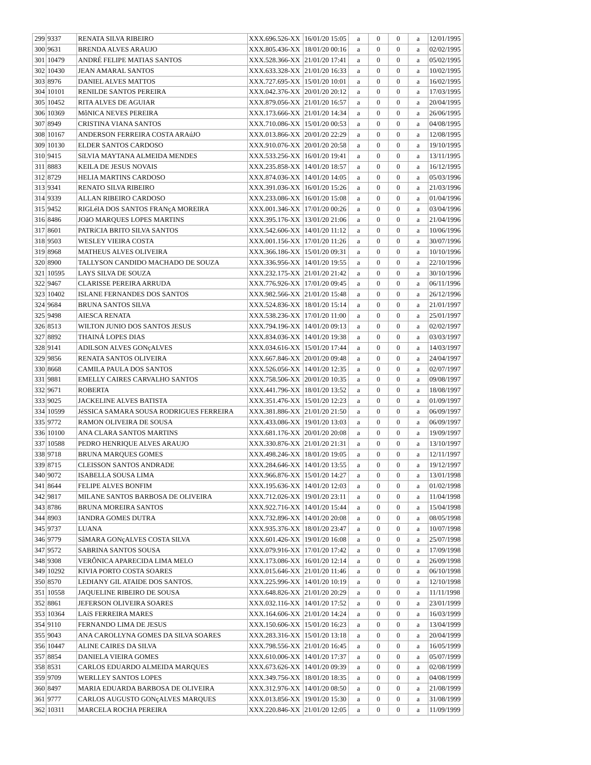| 299 | 9337 | RENATA SILVA RIBEIRO | XXX.696.526-XX | 16/01/20 15:05 | a | 0 | 0 | a | 12/01/1995 |
| 300 | 9631 | BRENDA ALVES ARAUJO | XXX.805.436-XX | 18/01/20 00:16 | a | 0 | 0 | a | 02/02/1995 |
| 301 | 10479 | ANDRÉ FELIPE MATIAS SANTOS | XXX.528.366-XX | 21/01/20 17:41 | a | 0 | 0 | a | 05/02/1995 |
| 302 | 10430 | JEAN AMARAL SANTOS | XXX.633.328-XX | 21/01/20 16:33 | a | 0 | 0 | a | 10/02/1995 |
| 303 | 8976 | DANIEL ALVES MATTOS | XXX.727.695-XX | 15/01/20 10:01 | a | 0 | 0 | a | 16/02/1995 |
| 304 | 10101 | RENILDE SANTOS PEREIRA | XXX.042.376-XX | 20/01/20 20:12 | a | 0 | 0 | a | 17/03/1995 |
| 305 | 10452 | RITA ALVES DE AGUIAR | XXX.879.056-XX | 21/01/20 16:57 | a | 0 | 0 | a | 20/04/1995 |
| 306 | 10369 | MôNICA NEVES PEREIRA | XXX.173.666-XX | 21/01/20 14:34 | a | 0 | 0 | a | 26/06/1995 |
| 307 | 8949 | CRISTINA VIANA SANTOS | XXX.710.086-XX | 15/01/20 00:53 | a | 0 | 0 | a | 04/08/1995 |
| 308 | 10167 | ANDERSON FERREIRA COSTA ARAúJO | XXX.013.866-XX | 20/01/20 22:29 | a | 0 | 0 | a | 12/08/1995 |
| 309 | 10130 | ELDER SANTOS CARDOSO | XXX.910.076-XX | 20/01/20 20:58 | a | 0 | 0 | a | 19/10/1995 |
| 310 | 9415 | SíLVIA MAYTANA ALMEIDA MENDES | XXX.533.256-XX | 16/01/20 19:41 | a | 0 | 0 | a | 13/11/1995 |
| 311 | 8883 | KEILA DE JESUS NOVAIS | XXX.235.858-XX | 14/01/20 18:57 | a | 0 | 0 | a | 16/12/1995 |
| 312 | 8729 | HELIA MARTINS CARDOSO | XXX.874.036-XX | 14/01/20 14:05 | a | 0 | 0 | a | 05/03/1996 |
| 313 | 9341 | RENATO SILVA RIBEIRO | XXX.391.036-XX | 16/01/20 15:26 | a | 0 | 0 | a | 21/03/1996 |
| 314 | 9339 | ALLAN RIBEIRO CARDOSO | XXX.233.086-XX | 16/01/20 15:08 | a | 0 | 0 | a | 01/04/1996 |
| 315 | 9452 | RIGLéIA DOS SANTOS FRANçA MOREIRA | XXX.001.346-XX | 17/01/20 00:26 | a | 0 | 0 | a | 03/04/1996 |
| 316 | 8486 | JOãO MARQUES LOPES MARTINS | XXX.395.176-XX | 13/01/20 21:06 | a | 0 | 0 | a | 21/04/1996 |
| 317 | 8601 | PATRíCIA BRITO SILVA SANTOS | XXX.542.606-XX | 14/01/20 11:12 | a | 0 | 0 | a | 10/06/1996 |
| 318 | 9503 | WESLEY VIEIRA COSTA | XXX.001.156-XX | 17/01/20 11:26 | a | 0 | 0 | a | 30/07/1996 |
| 319 | 8968 | MATHEUS ALVES OLIVEIRA | XXX.366.186-XX | 15/01/20 09:31 | a | 0 | 0 | a | 10/10/1996 |
| 320 | 8900 | TALLYSON CANDIDO MACHADO DE SOUZA | XXX.336.956-XX | 14/01/20 19:55 | a | 0 | 0 | a | 22/10/1996 |
| 321 | 10595 | LAYS SILVA DE SOUZA | XXX.232.175-XX | 21/01/20 21:42 | a | 0 | 0 | a | 30/10/1996 |
| 322 | 9467 | CLARISSE PEREIRA ARRUDA | XXX.776.926-XX | 17/01/20 09:45 | a | 0 | 0 | a | 06/11/1996 |
| 323 | 10402 | ISLANE FERNANDES DOS SANTOS | XXX.982.566-XX | 21/01/20 15:48 | a | 0 | 0 | a | 26/12/1996 |
| 324 | 9684 | BRUNA SANTOS SILVA | XXX.524.836-XX | 18/01/20 15:14 | a | 0 | 0 | a | 21/01/1997 |
| 325 | 9498 | AIESCA RENATA | XXX.538.236-XX | 17/01/20 11:00 | a | 0 | 0 | a | 25/01/1997 |
| 326 | 8513 | WILTON JUNIO DOS SANTOS JESUS | XXX.794.196-XX | 14/01/20 09:13 | a | 0 | 0 | a | 02/02/1997 |
| 327 | 8892 | THAINÁ LOPES DIAS | XXX.834.036-XX | 14/01/20 19:38 | a | 0 | 0 | a | 03/03/1997 |
| 328 | 9141 | ADILSON ALVES GONçALVES | XXX.034.616-XX | 15/01/20 17:44 | a | 0 | 0 | a | 14/03/1997 |
| 329 | 9856 | RENATA SANTOS OLIVEIRA | XXX.667.846-XX | 20/01/20 09:48 | a | 0 | 0 | a | 24/04/1997 |
| 330 | 8668 | CAMILA PAULA DOS SANTOS | XXX.526.056-XX | 14/01/20 12:35 | a | 0 | 0 | a | 02/07/1997 |
| 331 | 9881 | EMELLY CAIRES CARVALHO SANTOS | XXX.758.506-XX | 20/01/20 10:35 | a | 0 | 0 | a | 09/08/1997 |
| 332 | 9671 | ROBERTA | XXX.441.796-XX | 18/01/20 13:52 | a | 0 | 0 | a | 18/08/1997 |
| 333 | 9025 | JACKELINE ALVES BATISTA | XXX.351.476-XX | 15/01/20 12:23 | a | 0 | 0 | a | 01/09/1997 |
| 334 | 10599 | JéSSICA SAMARA SOUSA RODRIGUES FERREIRA | XXX.381.886-XX | 21/01/20 21:50 | a | 0 | 0 | a | 06/09/1997 |
| 335 | 9772 | RAMON OLIVEIRA DE SOUSA | XXX.433.086-XX | 19/01/20 13:03 | a | 0 | 0 | a | 06/09/1997 |
| 336 | 10100 | ANA CLARA SANTOS MARTINS | XXX.681.176-XX | 20/01/20 20:08 | a | 0 | 0 | a | 19/09/1997 |
| 337 | 10588 | PEDRO HENRIQUE ALVES ARAUJO | XXX.330.876-XX | 21/01/20 21:31 | a | 0 | 0 | a | 13/10/1997 |
| 338 | 9718 | BRUNA MARQUES GOMES | XXX.498.246-XX | 18/01/20 19:05 | a | 0 | 0 | a | 12/11/1997 |
| 339 | 8715 | CLEISSON SANTOS ANDRADE | XXX.284.646-XX | 14/01/20 13:55 | a | 0 | 0 | a | 19/12/1997 |
| 340 | 9072 | ISABELLA SOUSA LIMA | XXX.966.876-XX | 15/01/20 14:27 | a | 0 | 0 | a | 13/01/1998 |
| 341 | 8644 | FELIPE ALVES BONFIM | XXX.195.636-XX | 14/01/20 12:03 | a | 0 | 0 | a | 01/02/1998 |
| 342 | 9817 | MILANE SANTOS BARBOSA DE OLIVEIRA | XXX.712.026-XX | 19/01/20 23:11 | a | 0 | 0 | a | 11/04/1998 |
| 343 | 8786 | BRUNA MOREIRA SANTOS | XXX.922.716-XX | 14/01/20 15:44 | a | 0 | 0 | a | 15/04/1998 |
| 344 | 8903 | IANDRA GOMES DUTRA | XXX.732.896-XX | 14/01/20 20:08 | a | 0 | 0 | a | 08/05/1998 |
| 345 | 9737 | LUANA | XXX.935.376-XX | 18/01/20 23:47 | a | 0 | 0 | a | 10/07/1998 |
| 346 | 9779 | SâMARA GONçALVES COSTA SILVA | XXX.601.426-XX | 19/01/20 16:08 | a | 0 | 0 | a | 25/07/1998 |
| 347 | 9572 | SABRINA SANTOS SOUSA | XXX.079.916-XX | 17/01/20 17:42 | a | 0 | 0 | a | 17/09/1998 |
| 348 | 9308 | VERÔNICA APARECIDA LIMA MELO | XXX.173.086-XX | 16/01/20 12:14 | a | 0 | 0 | a | 26/09/1998 |
| 349 | 10292 | KIVIA PORTO COSTA SOARES | XXX.015.646-XX | 21/01/20 11:46 | a | 0 | 0 | a | 06/10/1998 |
| 350 | 8570 | LEDIANY GIL ATAIDE DOS SANTOS. | XXX.225.996-XX | 14/01/20 10:19 | a | 0 | 0 | a | 12/10/1998 |
| 351 | 10558 | JAQUELINE RIBEIRO DE SOUSA | XXX.648.826-XX | 21/01/20 20:29 | a | 0 | 0 | a | 11/11/1998 |
| 352 | 8861 | JEFERSON OLIVEIRA SOARES | XXX.032.116-XX | 14/01/20 17:52 | a | 0 | 0 | a | 23/01/1999 |
| 353 | 10364 | LAíS FERREIRA MARES | XXX.164.606-XX | 21/01/20 14:24 | a | 0 | 0 | a | 16/03/1999 |
| 354 | 9110 | FERNANDO LIMA DE JESUS | XXX.150.606-XX | 15/01/20 16:23 | a | 0 | 0 | a | 13/04/1999 |
| 355 | 9043 | ANA CAROLLYNA GOMES DA SILVA SOARES | XXX.283.316-XX | 15/01/20 13:18 | a | 0 | 0 | a | 20/04/1999 |
| 356 | 10447 | ALINE CAIRES DA SILVA | XXX.798.556-XX | 21/01/20 16:45 | a | 0 | 0 | a | 16/05/1999 |
| 357 | 8854 | DANIELA VIEIRA GOMES | XXX.610.006-XX | 14/01/20 17:37 | a | 0 | 0 | a | 05/07/1999 |
| 358 | 8531 | CARLOS EDUARDO ALMEIDA MARQUES | XXX.673.626-XX | 14/01/20 09:39 | a | 0 | 0 | a | 02/08/1999 |
| 359 | 9709 | WERLLEY SANTOS LOPES | XXX.349.756-XX | 18/01/20 18:35 | a | 0 | 0 | a | 04/08/1999 |
| 360 | 8497 | MARIA EDUARDA BARBOSA DE OLIVEIRA | XXX.312.976-XX | 14/01/20 08:50 | a | 0 | 0 | a | 21/08/1999 |
| 361 | 9777 | CARLOS AUGUSTO GONçALVES MARQUES | XXX.013.856-XX | 19/01/20 15:30 | a | 0 | 0 | a | 31/08/1999 |
| 362 | 10311 | MARCELA ROCHA PEREIRA | XXX.220.846-XX | 21/01/20 12:05 | a | 0 | 0 | a | 11/09/1999 |